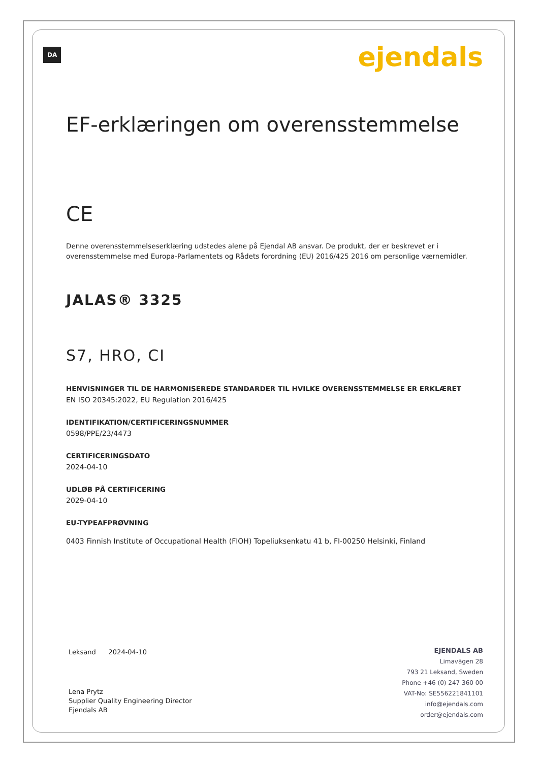DA ejendals
EF-erklæringen om overensstemmelse
CE
Denne overensstemmelseserklæring udstedes alene på Ejendal AB ansvar. De produkt, der er beskrevet er i overensstemmelse med Europa-Parlamentets og Rådets forordning (EU) 2016/425 2016 om personlige værnemidler.
JALAS® 3325
S7, HRO, CI
HENVISNINGER TIL DE HARMONISEREDE STANDARDER TIL HVILKE OVERENSSTEMMELSE ER ERKLÆRET
EN ISO 20345:2022, EU Regulation 2016/425
IDENTIFIKATION/CERTIFICERINGSNUMMER
0598/PPE/23/4473
CERTIFICERINGSDATO
2024-04-10
UDLØB PÅ CERTIFICERING
2029-04-10
EU-TYPEAFPRØVNING
0403 Finnish Institute of Occupational Health (FIOH) Topeliuksenkatu 41 b, FI-00250 Helsinki, Finland
Leksand 2024-04-10
Lena Prytz
Supplier Quality Engineering Director
Ejendals AB
EJENDALS AB
Limavägen 28
793 21 Leksand, Sweden
Phone +46 (0) 247 360 00
VAT-No: SE556221841101
info@ejendals.com
order@ejendals.com